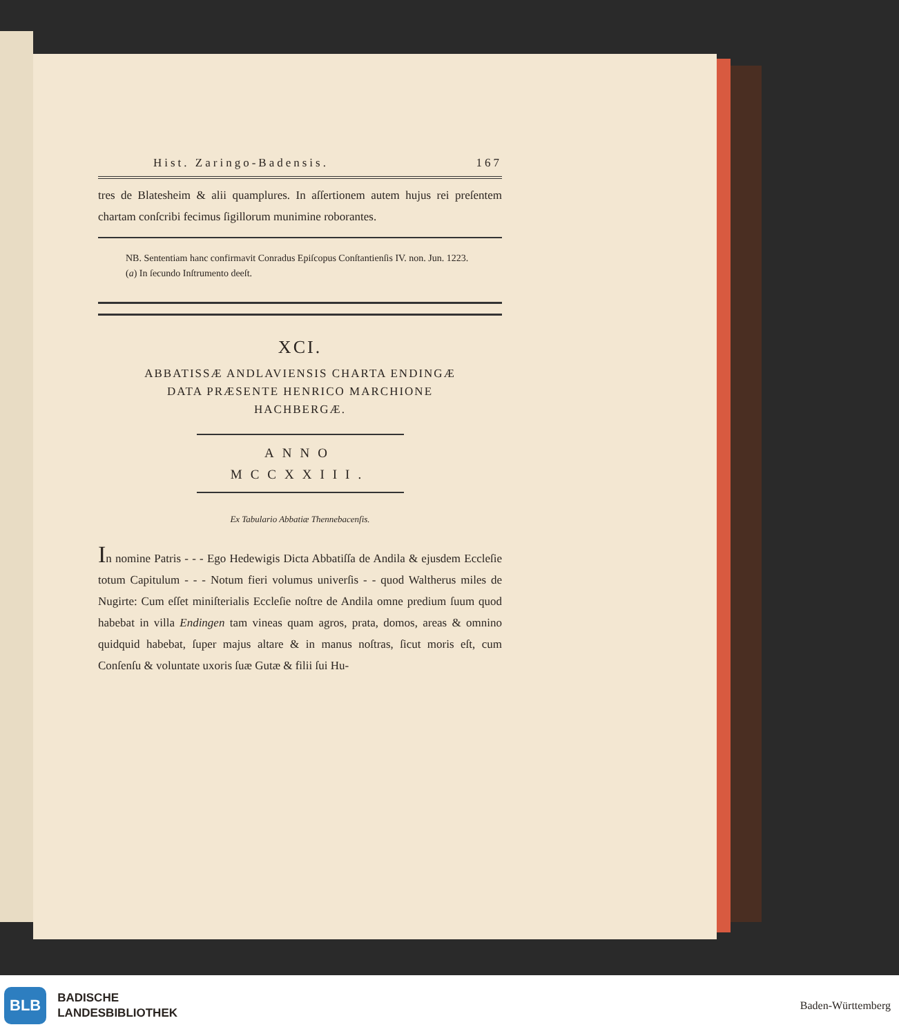Hist. Zaringo-Badensis. 167
tres de Blatesheim & alii quamplures. In aſſertionem autem hujus rei preſentem chartam conſcribi fecimus ſigillorum munimine roborantes.
NB. Sententiam hanc confirmavit Conradus Epiſcopus Conſtantienſis IV. non. Jun. 1223.
(a) In ſecundo Inſtrumento deeſt.
XCI.
ABBATISSÆ ANDLAVIENSIS CHARTA ENDINGÆ
DATA PRÆSENTE HENRICO MARCHIONE
HACHBERGÆ.
ANNO MCCXXIII.
Ex Tabulario Abbatiæ Thennebacenſis.
In nomine Patris - - - Ego Hedewigis Dicta Abbatiſſa de Andila & ejusdem Eccleſie totum Capitulum - - - Notum fieri volumus univerſis - - quod Waltherus miles de Nugirte: Cum eſſet miniſterialis Eccleſie noſtre de Andila omne predium ſuum quod habebat in villa Endingen tam vineas quam agros, prata, domos, areas & omnino quidquid habebat, ſuper majus altare & in manus noſtras, ſicut moris eſt, cum Conſenſu & voluntate uxoris ſuæ Gutæ & filii ſui Hu-
BLB BADISCHE
LANDESBIBLIOTHEK
Baden-Württemberg